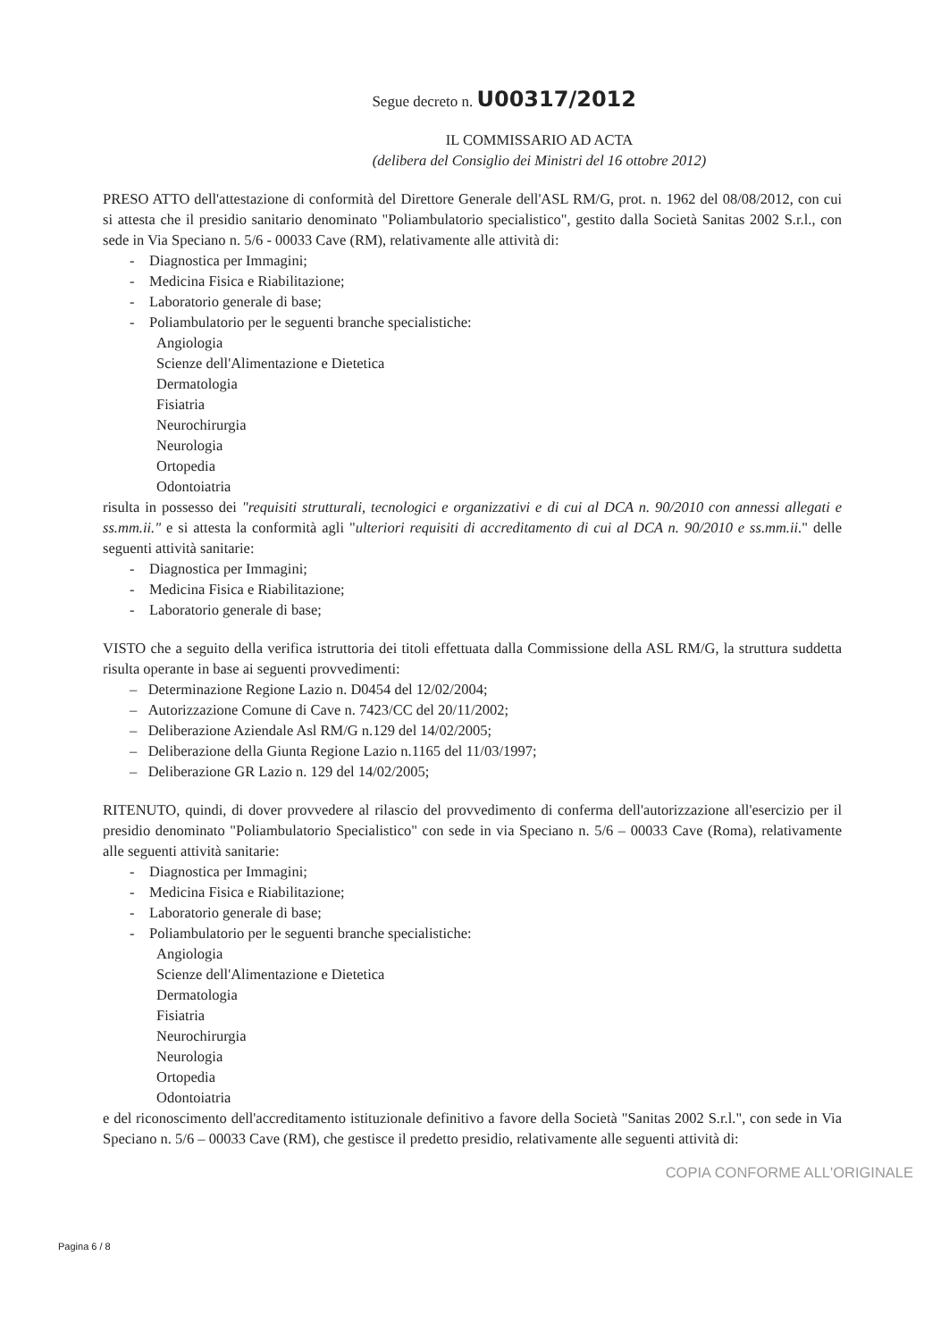Segue decreto n. U00317/2012
IL COMMISSARIO AD ACTA
(delibera del Consiglio dei Ministri del 16 ottobre 2012)
PRESO ATTO dell'attestazione di conformità del Direttore Generale dell'ASL RM/G, prot. n. 1962 del 08/08/2012, con cui si attesta che il presidio sanitario denominato "Poliambulatorio specialistico", gestito dalla Società Sanitas 2002 S.r.l., con sede in Via Speciano n. 5/6 - 00033 Cave (RM), relativamente alle attività di:
- Diagnostica per Immagini;
- Medicina Fisica e Riabilitazione;
- Laboratorio generale di base;
- Poliambulatorio per le seguenti branche specialistiche:
Angiologia
Scienze dell'Alimentazione e Dietetica
Dermatologia
Fisiatria
Neurochirurgia
Neurologia
Ortopedia
Odontoiatria
risulta in possesso dei "requisiti strutturali, tecnologici e organizzativi e di cui al DCA n. 90/2010 con annessi allegati e ss.mm.ii." e si attesta la conformità agli "ulteriori requisiti di accreditamento di cui al DCA n. 90/2010 e ss.mm.ii." delle seguenti attività sanitarie:
- Diagnostica per Immagini;
- Medicina Fisica e Riabilitazione;
- Laboratorio generale di base;
VISTO che a seguito della verifica istruttoria dei titoli effettuata dalla Commissione della ASL RM/G, la struttura suddetta risulta operante in base ai seguenti provvedimenti:
– Determinazione Regione Lazio n. D0454 del 12/02/2004;
– Autorizzazione Comune di Cave n. 7423/CC del 20/11/2002;
– Deliberazione Aziendale Asl RM/G n.129 del 14/02/2005;
– Deliberazione della Giunta Regione Lazio n.1165 del 11/03/1997;
– Deliberazione GR Lazio n. 129 del 14/02/2005;
RITENUTO, quindi, di dover provvedere al rilascio del provvedimento di conferma dell'autorizzazione all'esercizio per il presidio denominato "Poliambulatorio Specialistico" con sede in via Speciano n. 5/6 – 00033 Cave (Roma), relativamente alle seguenti attività sanitarie:
- Diagnostica per Immagini;
- Medicina Fisica e Riabilitazione;
- Laboratorio generale di base;
- Poliambulatorio per le seguenti branche specialistiche:
Angiologia
Scienze dell'Alimentazione e Dietetica
Dermatologia
Fisiatria
Neurochirurgia
Neurologia
Ortopedia
Odontoiatria
e del riconoscimento dell'accreditamento istituzionale definitivo a favore della Società "Sanitas 2002 S.r.l.", con sede in Via Speciano n. 5/6 – 00033 Cave (RM), che gestisce il predetto presidio, relativamente alle seguenti attività di:
COPIA CONFORME ALL'ORIGINALE
Pagina 6 / 8